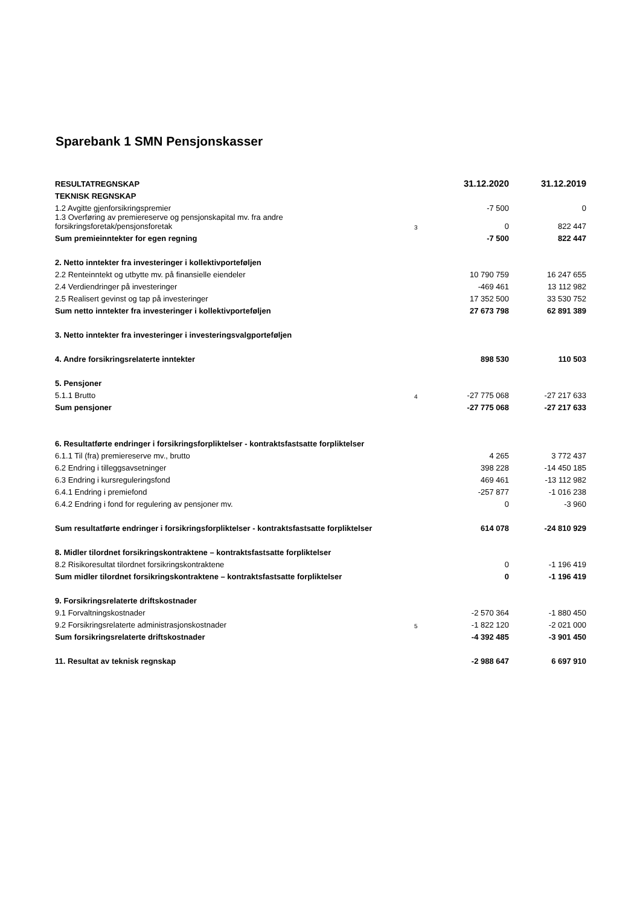Sparebank 1 SMN Pensjonskasser
| RESULTATREGNSKAP | | 31.12.2020 | 31.12.2019 |
| --- | --- | --- | --- |
| TEKNISK REGNSKAP | | | |
| 1.2 Avgitte gjenforsikringspremier | | -7 500 | 0 |
| 1.3 Overføring av premiereserve og pensjonskapital mv. fra andre forsikringsforetak/pensjonsforetak | 3 | 0 | 822 447 |
| Sum premieinntekter for egen regning | | -7 500 | 822 447 |
| 2. Netto inntekter fra investeringer i kollektivporteføljen | | | |
| 2.2 Renteinntekt og utbytte mv. på finansielle eiendeler | | 10 790 759 | 16 247 655 |
| 2.4 Verdiendringer på investeringer | | -469 461 | 13 112 982 |
| 2.5 Realisert gevinst og tap på investeringer | | 17 352 500 | 33 530 752 |
| Sum netto inntekter fra investeringer i kollektivporteføljen | | 27 673 798 | 62 891 389 |
| 3. Netto inntekter fra investeringer i investeringsvalgporteføljen | | | |
| 4. Andre forsikringsrelaterte inntekter | | 898 530 | 110 503 |
| 5. Pensjoner | | | |
| 5.1.1 Brutto | 4 | -27 775 068 | -27 217 633 |
| Sum pensjoner | | -27 775 068 | -27 217 633 |
| 6. Resultatførte endringer i forsikringsforpliktelser - kontraktsfastsatte forpliktelser | | | |
| 6.1.1 Til (fra) premiereserve mv., brutto | | 4 265 | 3 772 437 |
| 6.2 Endring i tilleggsavsetninger | | 398 228 | -14 450 185 |
| 6.3 Endring i kursreguleringsfond | | 469 461 | -13 112 982 |
| 6.4.1 Endring i premiefond | | -257 877 | -1 016 238 |
| 6.4.2 Endring i fond for regulering av pensjoner mv. | | 0 | -3 960 |
| Sum resultatførte endringer i forsikringsforpliktelser - kontraktsfastsatte forpliktelser | | 614 078 | -24 810 929 |
| 8. Midler tilordnet forsikringskontraktene – kontraktsfastsatte forpliktelser | | | |
| 8.2 Risikoresultat tilordnet forsikringskontraktene | | 0 | -1 196 419 |
| Sum midler tilordnet forsikringskontraktene – kontraktsfastsatte forpliktelser | | 0 | -1 196 419 |
| 9. Forsikringsrelaterte driftskostnader | | | |
| 9.1 Forvaltningskostnader | | -2 570 364 | -1 880 450 |
| 9.2 Forsikringsrelaterte administrasjonskostnader | 5 | -1 822 120 | -2 021 000 |
| Sum forsikringsrelaterte driftskostnader | | -4 392 485 | -3 901 450 |
| 11. Resultat av teknisk regnskap | | -2 988 647 | 6 697 910 |